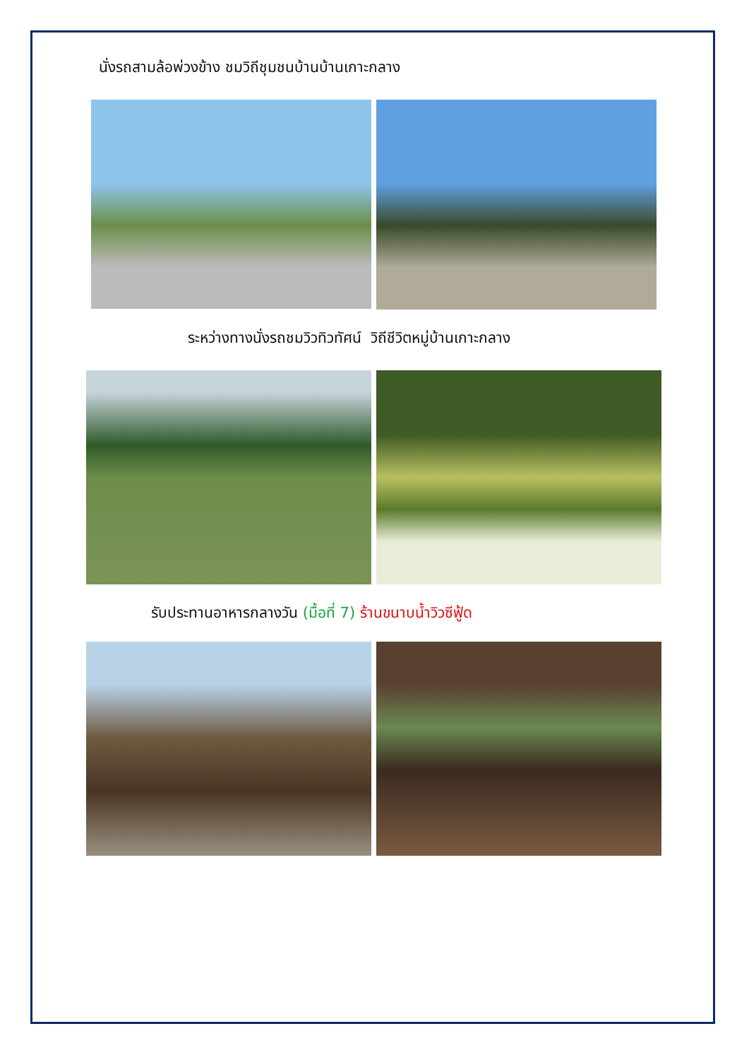นั่งรถสามล้อพ่วงข้าง ชมวิถีชุมชนบ้านบ้านเกาะกลาง
ระหว่างทางนั่งรถชมวิวทิวทัศน์ วิถีชีวิตหมู่บ้านเกาะกลาง
รับประทานอาหารกลางวัน (มื้อที่ 7) ร้านขนาบน้ำวิวซีฟู้ด